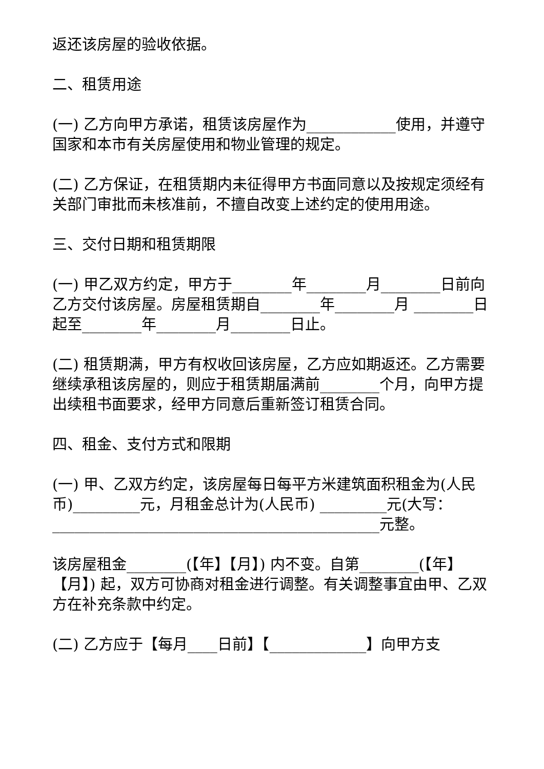返还该房屋的验收依据。
二、租赁用途
(一) 乙方向甲方承诺，租赁该房屋作为____________使用，并遵守国家和本市有关房屋使用和物业管理的规定。
(二) 乙方保证，在租赁期内未征得甲方书面同意以及按规定须经有关部门审批而未核准前，不擅自改变上述约定的使用用途。
三、交付日期和租赁期限
(一) 甲乙双方约定，甲方于________年________月________日前向乙方交付该房屋。房屋租赁期自________年________月 ________日起至________年________月________日止。
(二) 租赁期满，甲方有权收回该房屋，乙方应如期返还。乙方需要继续承租该房屋的，则应于租赁期届满前________个月，向甲方提出续租书面要求，经甲方同意后重新签订租赁合同。
四、租金、支付方式和限期
(一) 甲、乙双方约定，该房屋每日每平方米建筑面积租金为(人民币)_________元，月租金总计为(人民币) _________元(大写：____________________________________________元整。
该房屋租金________(【年】【月】) 内不变。自第________(【年】【月】) 起，双方可协商对租金进行调整。有关调整事宜由甲、乙双方在补充条款中约定。
(二) 乙方应于【每月____日前】【_____________】向甲方支